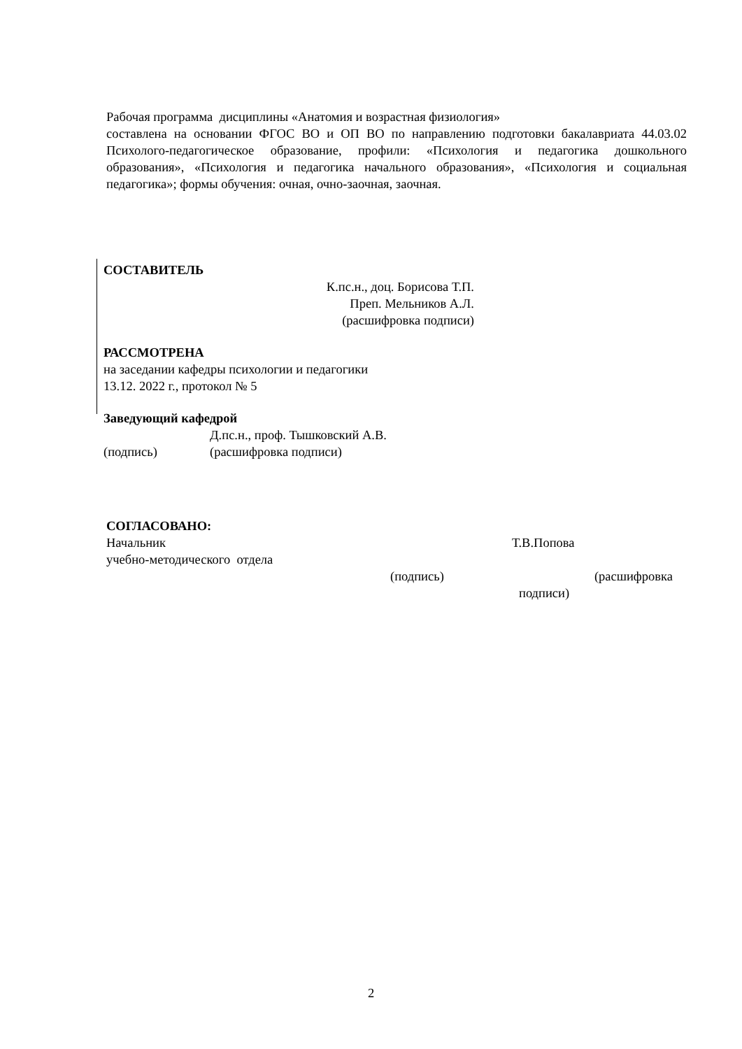Рабочая программа дисциплины «Анатомия и возрастная физиология»
составлена на основании ФГОС ВО и ОП ВО по направлению подготовки бакалавриата 44.03.02 Психолого-педагогическое образование, профили: «Психология и педагогика дошкольного образования», «Психология и педагогика начального образования», «Психология и социальная педагогика»; формы обучения: очная, очно-заочная, заочная.
СОСТАВИТЕЛЬ
К.пс.н., доц. Борисова Т.П.
Преп. Мельников А.Л.
(расшифровка подписи)
РАССМОТРЕНА
на заседании кафедры психологии и педагогики
13.12. 2022 г., протокол № 5
Заведующий кафедрой
Д.пс.н., проф. Тышковский А.В.
(подпись) (расшифровка подписи)
СОГЛАСОВАНО:
Начальник Т.В.Попова
учебно-методического отдела
(подпись) (расшифровка
подписи)
2